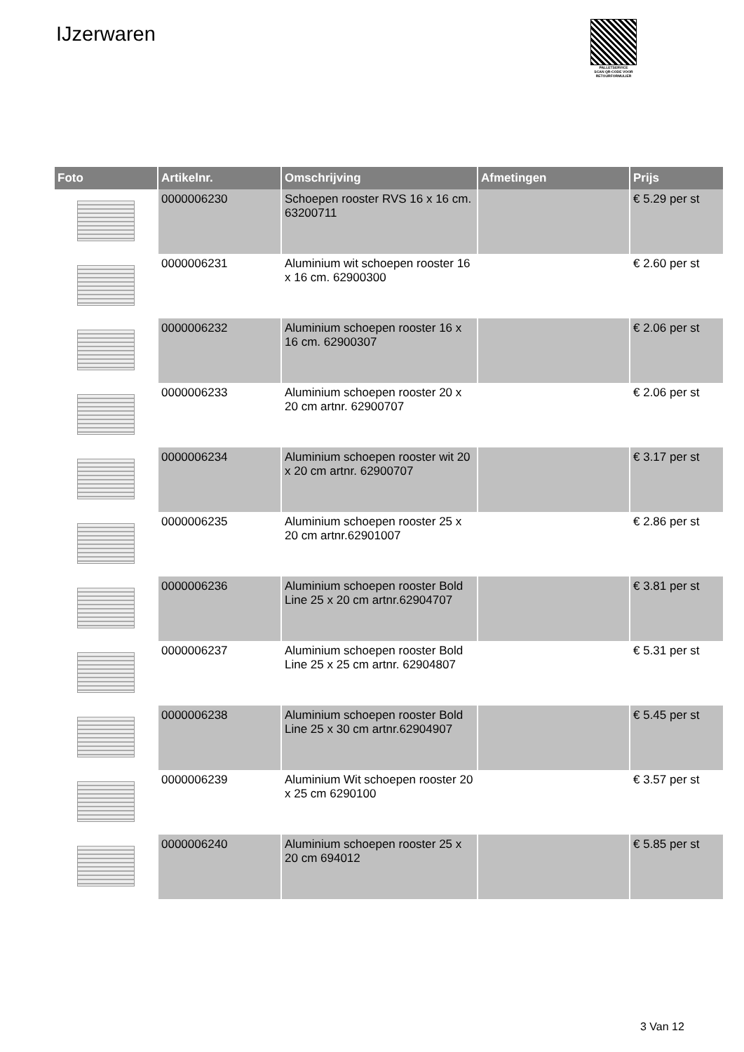IJzerwaren
PALLETSERVICE
SCAN QR-CODE VOOR
RETOURFORMULIER
| Foto | Artikelnr. | Omschrijving | Afmetingen | Prijs |
| --- | --- | --- | --- | --- |
| | 0000006230 | Schoepen rooster RVS 16 x 16 cm. 63200711 | | € 5.29 per st |
| | 0000006231 | Aluminium wit schoepen rooster 16 x 16 cm. 62900300 | | € 2.60 per st |
| | 0000006232 | Aluminium schoepen rooster 16 x 16 cm. 62900307 | | € 2.06 per st |
| | 0000006233 | Aluminium schoepen rooster 20 x 20 cm artnr. 62900707 | | € 2.06 per st |
| | 0000006234 | Aluminium schoepen rooster wit 20 x 20 cm artnr. 62900707 | | € 3.17 per st |
| | 0000006235 | Aluminium schoepen rooster 25 x 20 cm artnr.62901007 | | € 2.86 per st |
| | 0000006236 | Aluminium schoepen rooster Bold Line 25 x 20 cm artnr.62904707 | | € 3.81 per st |
| | 0000006237 | Aluminium schoepen rooster Bold Line 25 x 25 cm artnr. 62904807 | | € 5.31 per st |
| | 0000006238 | Aluminium schoepen rooster Bold Line 25 x 30 cm artnr.62904907 | | € 5.45 per st |
| | 0000006239 | Aluminium Wit schoepen rooster 20 x 25 cm 6290100 | | € 3.57 per st |
| | 0000006240 | Aluminium schoepen rooster 25 x 20 cm 694012 | | € 5.85 per st |
3 Van 12